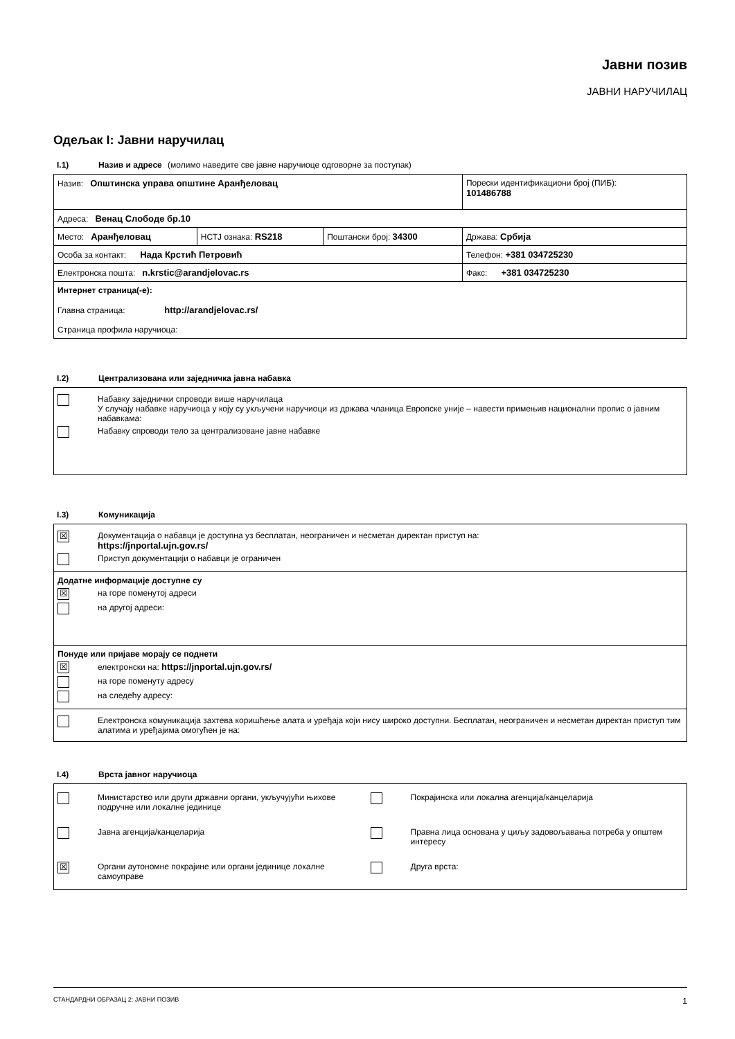Јавни позив
ЈАВНИ НАРУЧИЛАЦ
Одељак I: Јавни наручилац
I.1) Назив и адресе (молимо наведите све јавне наручиоце одговорне за поступак)
| Назив: Општинска управа општине Аранђеловац | | | Порески идентификациони број (ПИБ): 101486788 |
| Адреса: Венац Слободе бр.10 | | | |
| Место: Аранђеловац | НСТЈ ознака: RS218 | Поштански број: 34300 | Држава: Србија |
| Особа за контакт: Нада Крстић Петровић | | | Телефон: +381 034725230 |
| Електронска пошта: n.krstic@arandjelovac.rs | | | Факс: +381 034725230 |
| Интернет страница(-е): Главна страница: http://arandjelovac.rs/ Страница профила наручиоца: | | | |
I.2) Централизована или заједничка јавна набавка
Набавку заједнички спроводи више наручилаца
У случају набавке наручиоца у коју су укључени наручиоци из држава чланица Европске уније – навести примењив национални пропис о јавним набавкама:
Набавку спроводи тело за централизоване јавне набавке
I.3) Комуникација
☒ Документација о набавци је доступна уз бесплатан, неограничен и несметан директан приступ на:
https://jnportal.ujn.gov.rs/
Приступ документацији о набавци је ограничен
Додатне информације доступне су
☒ на горе поменутој адреси
на другој адреси:
Понуде или пријаве морају се поднети
☒ електронски на: https://jnportal.ujn.gov.rs/
на горе поменуту адресу
на следећу адресу:
Електронска комуникација захтева коришћење алата и уређаја који нису широко доступни. Бесплатан, неограничен и несметан директан приступ тим алатима и уређајима омогућен је на:
I.4) Врста јавног наручиоца
Министарство или други државни органи, укључујући њихове подручне или локалне јединице
Покрајинска или локална агенција/канцеларија
Јавна агенција/канцеларија
Правна лица основана у циљу задовољавања потреба у општем интересу
☒ Органи аутономне покрајине или органи јединице локалне самоуправе
Друга врста:
СТАНДАРДНИ ОБРАЗАЦ 2: ЈАВНИ ПОЗИВ 1